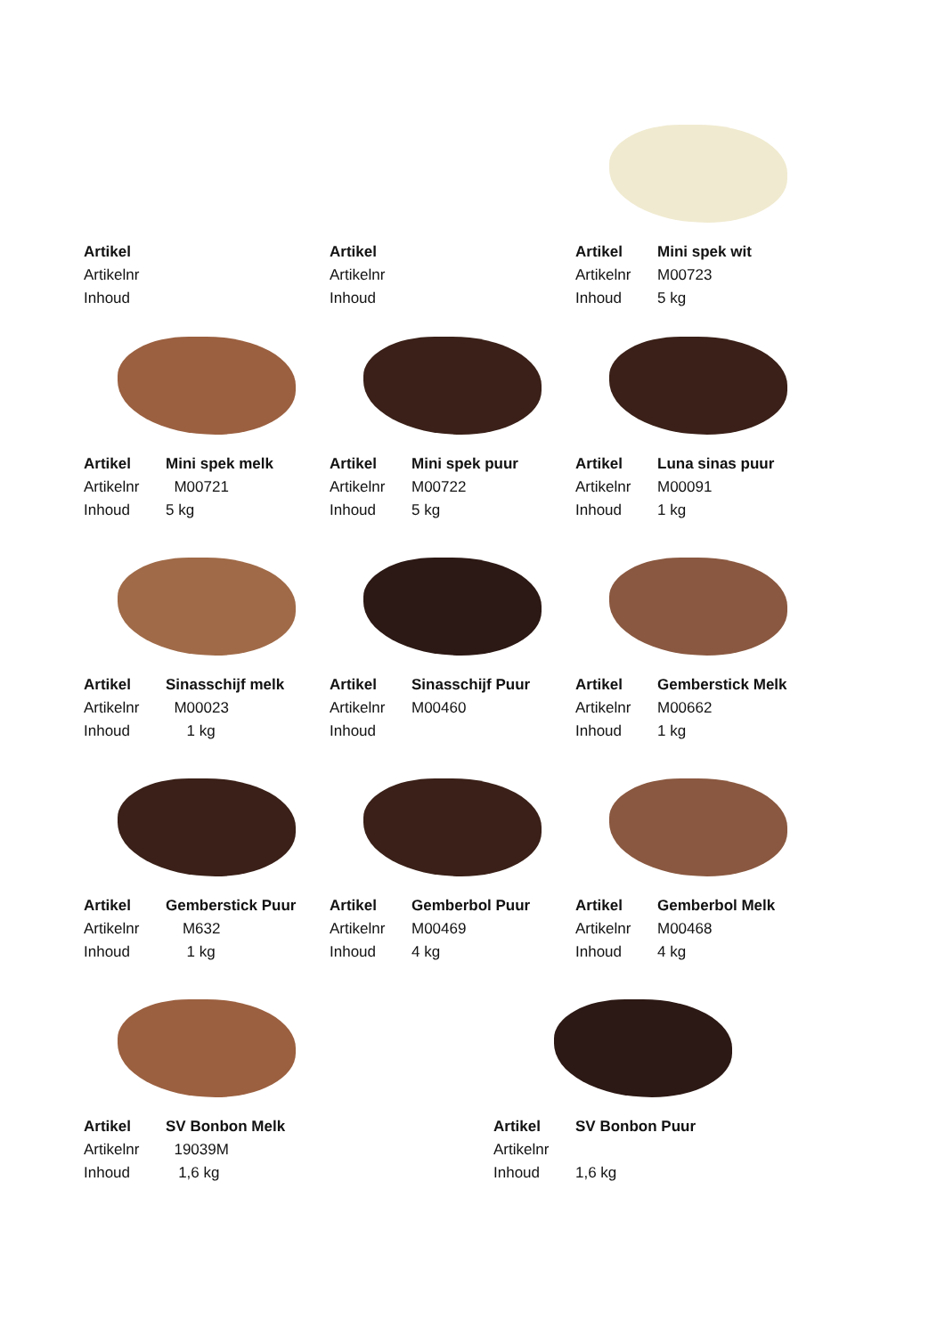Artikel
Artikelnr
Inhoud
Artikel
Artikelnr
Inhoud
Artikel Mini spek wit
Artikelnr M00723
Inhoud 5 kg
Artikel Mini spek melk
Artikelnr M00721
Inhoud 5 kg
Artikel Mini spek puur
Artikelnr M00722
Inhoud 5 kg
Artikel Luna sinas puur
Artikelnr M00091
Inhoud 1 kg
Artikel Sinasschijf melk
Artikelnr M00023
Inhoud 1 kg
Artikel Sinasschijf Puur
Artikelnr M00460
Inhoud
Artikel Gemberstick Melk
Artikelnr M00662
Inhoud 1 kg
Artikel Gemberstick Puur
Artikelnr M632
Inhoud 1 kg
Artikel Gemberbol Puur
Artikelnr M00469
Inhoud 4 kg
Artikel Gemberbol Melk
Artikelnr M00468
Inhoud 4 kg
Artikel SV Bonbon Melk
Artikelnr 19039M
Inhoud 1,6 kg
Artikel SV Bonbon Puur
Artikelnr
Inhoud 1,6 kg